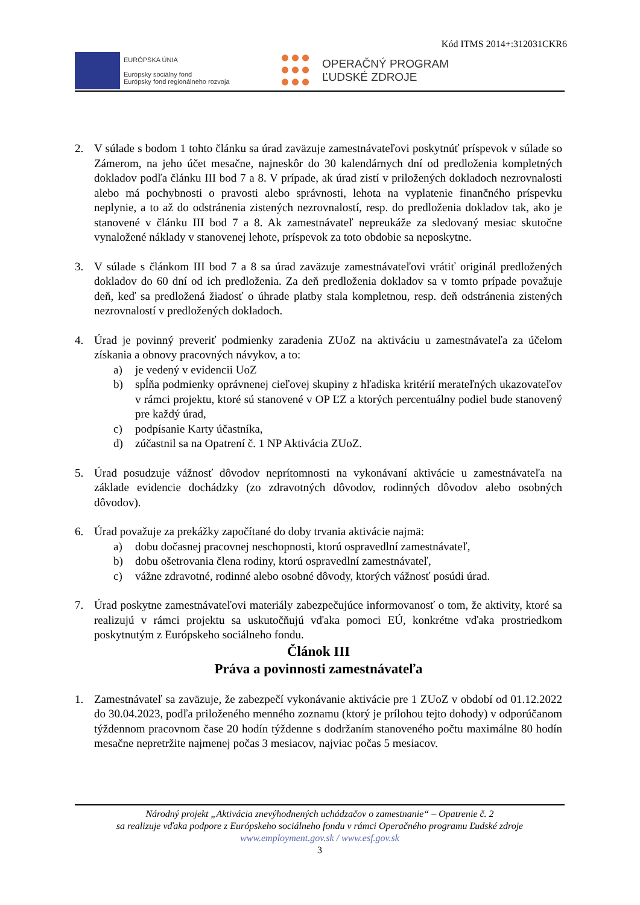Kód ITMS 2014+:312031CKR6
EURÓPSKA ÚNIA
Európsky sociálny fond
Európsky fond regionálneho rozvoja
OPERAČNÝ PROGRAM
ĽUDSKÉ ZDROJE
2. V súlade s bodom 1 tohto článku sa úrad zaväzuje zamestnávateľovi poskytnúť príspevok v súlade so Zámerom, na jeho účet mesačne, najneskôr do 30 kalendárnych dní od predloženia kompletných dokladov podľa článku III bod 7 a 8. V prípade, ak úrad zistí v priložených dokladoch nezrovnalosti alebo má pochybnosti o pravosti alebo správnosti, lehota na vyplatenie finančného príspevku neplynie, a to až do odstránenia zistených nezrovnalostí, resp. do predloženia dokladov tak, ako je stanovené v článku III bod 7 a 8. Ak zamestnávateľ nepreukáže za sledovaný mesiac skutočne vynaložené náklady v stanovenej lehote, príspevok za toto obdobie sa neposkytne.
3. V súlade s článkom III bod 7 a 8 sa úrad zaväzuje zamestnávateľovi vrátiť originál predložených dokladov do 60 dní od ich predloženia. Za deň predloženia dokladov sa v tomto prípade považuje deň, keď sa predložená žiadosť o úhrade platby stala kompletnou, resp. deň odstránenia zistených nezrovnalostí v predložených dokladoch.
4. Úrad je povinný preveriť podmienky zaradenia ZUoZ na aktiváciu u zamestnávateľa za účelom získania a obnovy pracovných návykov, a to:
a) je vedený v evidencii UoZ
b) spĺňa podmienky oprávnenej cieľovej skupiny z hľadiska kritérií merateľných ukazovateľov v rámci projektu, ktoré sú stanovené v OP ĽZ a ktorých percentuálny podiel bude stanovený pre každý úrad,
c) podpísanie Karty účastníka,
d) zúčastnil sa na Opatrení č. 1 NP Aktivácia ZUoZ.
5. Úrad posudzuje vážnosť dôvodov neprítomnosti na vykonávaní aktivácie u zamestnávateľa na základe evidencie dochádzky (zo zdravotných dôvodov, rodinných dôvodov alebo osobných dôvodov).
6. Úrad považuje za prekážky započítané do doby trvania aktivácie najmä:
a) dobu dočasnej pracovnej neschopnosti, ktorú ospravedlní zamestnávateľ,
b) dobu ošetrovania člena rodiny, ktorú ospravedlní zamestnávateľ,
c) vážne zdravotné, rodinné alebo osobné dôvody, ktorých vážnosť posúdi úrad.
7. Úrad poskytne zamestnávateľovi materiály zabezpečujúce informovanosť o tom, že aktivity, ktoré sa realizujú v rámci projektu sa uskutočňujú vďaka pomoci EÚ, konkrétne vďaka prostriedkom poskytnutým z Európskeho sociálneho fondu.
Článok III
Práva a povinnosti zamestnávateľa
1. Zamestnávateľ sa zaväzuje, že zabezpečí vykonávanie aktivácie pre 1 ZUoZ v období od 01.12.2022 do 30.04.2023, podľa priloženého menného zoznamu (ktorý je prílohou tejto dohody) v odporúčanom týždennom pracovnom čase 20 hodín týždenne s dodržaním stanoveného počtu maximálne 80 hodín mesačne nepretržite najmenej počas 3 mesiacov, najviac počas 5 mesiacov.
Národný projekt „Aktivácia znevýhodnených uchádzačov o zamestnanie“ – Opatrenie č. 2
sa realizuje vďaka podpore z Európskeho sociálneho fondu v rámci Operačného programu Ľudské zdroje
www.employment.gov.sk / www.esf.gov.sk
3